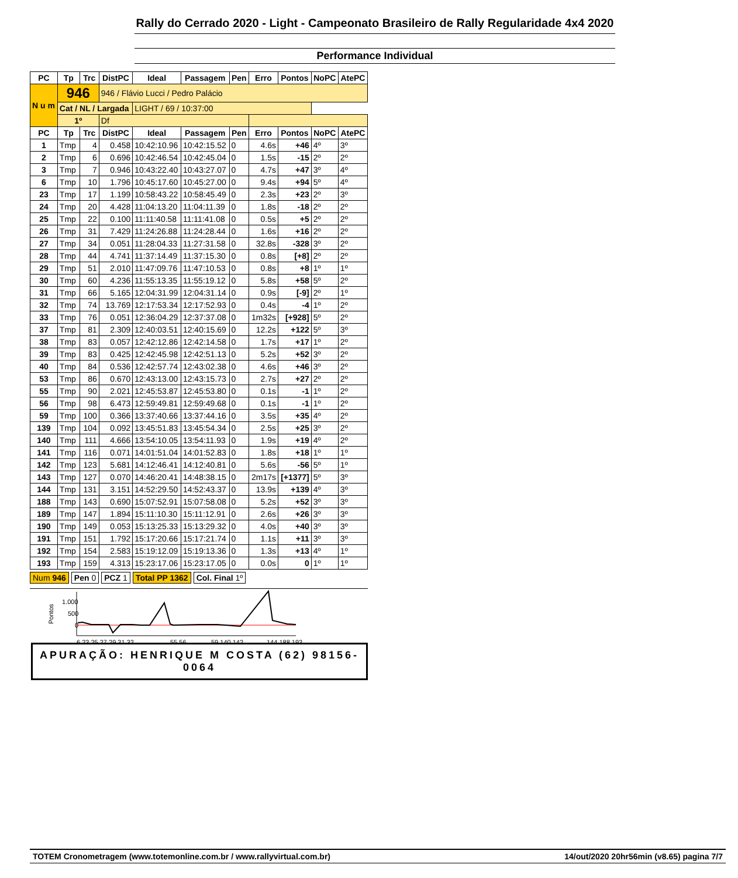Rally do Cerrado 2020 - Light - Campeonato Brasileiro de Rally Regularidade 4x4 2020
Performance Individual
| PC | Tp | Trc | DistPC | Ideal | Passagem | Pen | Erro | Pontos | NoPC | AtePC |
| --- | --- | --- | --- | --- | --- | --- | --- | --- | --- | --- |
| N u m | 946 | | 946 / Flávio Lucci / Pedro Palácio | | | | | | | |
| | | | Cat / NL / Largada | | | LIGHT / 69 / 10:37:00 | | | | |
| | 1º | | Df | | | | | | | |
| PC | Tp | Trc | DistPC | Ideal | Passagem | Pen | Erro | Pontos | NoPC | AtePC |
| 1 | Tmp | 4 | 0.458 | 10:42:10.96 | 10:42:15.52 | 0 | 4.6s | +46 | 4º | 3º |
| 2 | Tmp | 6 | 0.696 | 10:42:46.54 | 10:42:45.04 | 0 | 1.5s | -15 | 2º | 2º |
| 3 | Tmp | 7 | 0.946 | 10:43:22.40 | 10:43:27.07 | 0 | 4.7s | +47 | 3º | 4º |
| 6 | Tmp | 10 | 1.796 | 10:45:17.60 | 10:45:27.00 | 0 | 9.4s | +94 | 5º | 4º |
| 23 | Tmp | 17 | 1.199 | 10:58:43.22 | 10:58:45.49 | 0 | 2.3s | +23 | 2º | 3º |
| 24 | Tmp | 20 | 4.428 | 11:04:13.20 | 11:04:11.39 | 0 | 1.8s | -18 | 2º | 2º |
| 25 | Tmp | 22 | 0.100 | 11:11:40.58 | 11:11:41.08 | 0 | 0.5s | +5 | 2º | 2º |
| 26 | Tmp | 31 | 7.429 | 11:24:26.88 | 11:24:28.44 | 0 | 1.6s | +16 | 2º | 2º |
| 27 | Tmp | 34 | 0.051 | 11:28:04.33 | 11:27:31.58 | 0 | 32.8s | -328 | 3º | 2º |
| 28 | Tmp | 44 | 4.741 | 11:37:14.49 | 11:37:15.30 | 0 | 0.8s | [+8] | 2º | 2º |
| 29 | Tmp | 51 | 2.010 | 11:47:09.76 | 11:47:10.53 | 0 | 0.8s | +8 | 1º | 1º |
| 30 | Tmp | 60 | 4.236 | 11:55:13.35 | 11:55:19.12 | 0 | 5.8s | +58 | 5º | 2º |
| 31 | Tmp | 66 | 5.165 | 12:04:31.99 | 12:04:31.14 | 0 | 0.9s | [-9] | 2º | 1º |
| 32 | Tmp | 74 | 13.769 | 12:17:53.34 | 12:17:52.93 | 0 | 0.4s | -4 | 1º | 2º |
| 33 | Tmp | 76 | 0.051 | 12:36:04.29 | 12:37:37.08 | 0 | 1m32s | [+928] | 5º | 2º |
| 37 | Tmp | 81 | 2.309 | 12:40:03.51 | 12:40:15.69 | 0 | 12.2s | +122 | 5º | 3º |
| 38 | Tmp | 83 | 0.057 | 12:42:12.86 | 12:42:14.58 | 0 | 1.7s | +17 | 1º | 2º |
| 39 | Tmp | 83 | 0.425 | 12:42:45.98 | 12:42:51.13 | 0 | 5.2s | +52 | 3º | 2º |
| 40 | Tmp | 84 | 0.536 | 12:42:57.74 | 12:43:02.38 | 0 | 4.6s | +46 | 3º | 2º |
| 53 | Tmp | 86 | 0.670 | 12:43:13.00 | 12:43:15.73 | 0 | 2.7s | +27 | 2º | 2º |
| 55 | Tmp | 90 | 2.021 | 12:45:53.87 | 12:45:53.80 | 0 | 0.1s | -1 | 1º | 2º |
| 56 | Tmp | 98 | 6.473 | 12:59:49.81 | 12:59:49.68 | 0 | 0.1s | -1 | 1º | 2º |
| 59 | Tmp | 100 | 0.366 | 13:37:40.66 | 13:37:44.16 | 0 | 3.5s | +35 | 4º | 2º |
| 139 | Tmp | 104 | 0.092 | 13:45:51.83 | 13:45:54.34 | 0 | 2.5s | +25 | 3º | 2º |
| 140 | Tmp | 111 | 4.666 | 13:54:10.05 | 13:54:11.93 | 0 | 1.9s | +19 | 4º | 2º |
| 141 | Tmp | 116 | 0.071 | 14:01:51.04 | 14:01:52.83 | 0 | 1.8s | +18 | 1º | 1º |
| 142 | Tmp | 123 | 5.681 | 14:12:46.41 | 14:12:40.81 | 0 | 5.6s | -56 | 5º | 1º |
| 143 | Tmp | 127 | 0.070 | 14:46:20.41 | 14:48:38.15 | 0 | 2m17s | [+1377] | 5º | 3º |
| 144 | Tmp | 131 | 3.151 | 14:52:29.50 | 14:52:43.37 | 0 | 13.9s | +139 | 4º | 3º |
| 188 | Tmp | 143 | 0.690 | 15:07:52.91 | 15:07:58.08 | 0 | 5.2s | +52 | 3º | 3º |
| 189 | Tmp | 147 | 1.894 | 15:11:10.30 | 15:11:12.91 | 0 | 2.6s | +26 | 3º | 3º |
| 190 | Tmp | 149 | 0.053 | 15:13:25.33 | 15:13:29.32 | 0 | 4.0s | +40 | 3º | 3º |
| 191 | Tmp | 151 | 1.792 | 15:17:20.66 | 15:17:21.74 | 0 | 1.1s | +11 | 3º | 3º |
| 192 | Tmp | 154 | 2.583 | 15:19:12.09 | 15:19:13.36 | 0 | 1.3s | +13 | 4º | 1º |
| 193 | Tmp | 159 | 4.313 | 15:23:17.06 | 15:23:17.05 | 0 | 0.0s | 0 | 1º | 1º |
Num 946 Pen 0 PCZ 1 Total PP 1362 Col. Final 1º
Pontos
1.000
500
0
6 23 25 27 29 31 32
55 56
59 140 142
144 188 193
APURAÇÃO: HENRIQUE M COSTA (62) 98156-0064
TOTEM Cronometragem (www.totemonline.com.br / www.rallyvirtual.com.br) 14/out/2020 20hr56min (v8.65) pagina 7/7